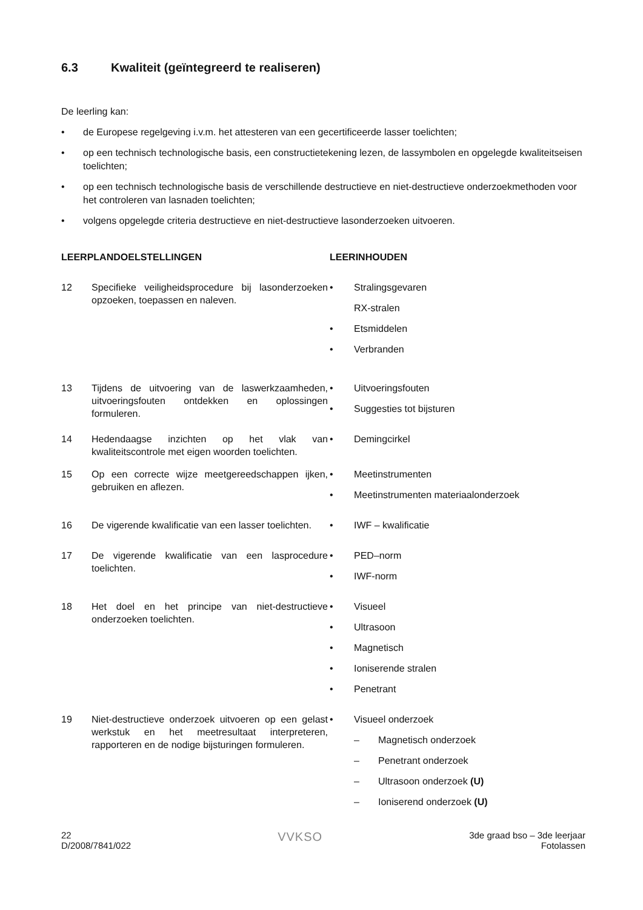6.3 Kwaliteit (geïntegreerd te realiseren)
De leerling kan:
• de Europese regelgeving i.v.m. het attesteren van een gecertificeerde lasser toelichten;
• op een technisch technologische basis, een constructietekening lezen, de lassymbolen en opgelegde kwaliteitseisen toelichten;
• op een technisch technologische basis de verschillende destructieve en niet-destructieve onderzoekmethoden voor het controleren van lasnaden toelichten;
• volgens opgelegde criteria destructieve en niet-destructieve lasonderzoeken uitvoeren.
LEERPLANDOELSTELLINGEN LEERINHOUDEN
12 Specifieke veiligheidsprocedure bij lasonderzoeken opzoeken, toepassen en naleven.
• Stralingsgevaren
RX-stralen
• Etsmiddelen
• Verbranden
13 Tijdens de uitvoering van de laswerkzaamheden, uitvoeringsfouten ontdekken en oplossingen formuleren.
• Uitvoeringsfouten
• Suggesties tot bijsturen
14 Hedendaagse inzichten op het vlak van kwaliteitscontrole met eigen woorden toelichten.
• Demingcirkel
15 Op een correcte wijze meetgereedschappen ijken, gebruiken en aflezen.
• Meetinstrumenten
• Meetinstrumenten materiaalonderzoek
16 De vigerende kwalificatie van een lasser toelichten.
• IWF – kwalificatie
17 De vigerende kwalificatie van een lasprocedure toelichten.
• PED–norm
• IWF-norm
18 Het doel en het principe van niet-destructieve onderzoeken toelichten.
• Visueel
• Ultrasoon
• Magnetisch
• Ioniserende stralen
• Penetrant
19 Niet-destructieve onderzoek uitvoeren op een gelast werkstuk en het meetresultaat interpreteren, rapporteren en de nodige bijsturingen formuleren.
• Visueel onderzoek
– Magnetisch onderzoek
– Penetrant onderzoek
– Ultrasoon onderzoek (U)
– Ioniserend onderzoek (U)
22
D/2008/7841/022
VVKSO
3de graad bso – 3de leerjaar
Fotolassen